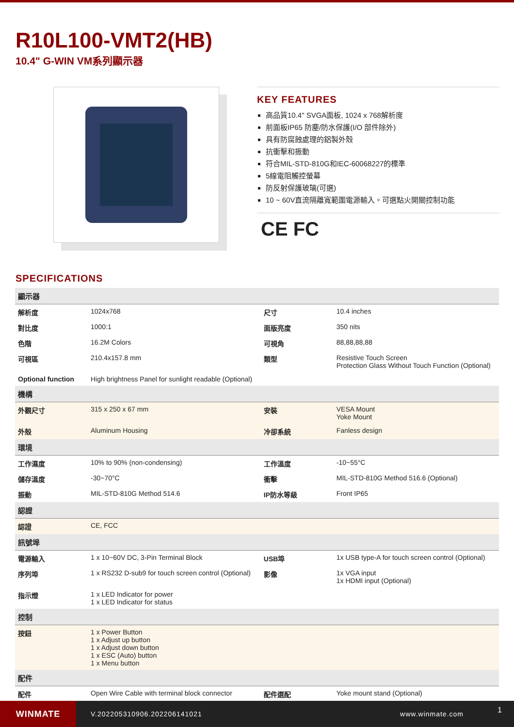R10L100-VMT2(HB)
10.4" G-WIN VM系列顯示器
KEY FEATURES
高品質10.4" SVGA面板, 1024 x 768解析度
前面板IP65 防塵/防水保護(I/O 部件除外)
具有防腐蝕處理的鋁製外殼
抗衝擊和振動
符合MIL-STD-810G和IEC-60068227的標準
5線電阻觸控螢幕
防反射保護玻璃(可選)
10 ~ 60V直流隔離寬範圍電源輸入。可選點火開關控制功能
CE FC
SPECIFICATIONS
| 顯示器 | | | |
| --- | --- | --- | --- |
| 解析度 | 1024x768 | 尺寸 | 10.4 inches |
| 對比度 | 1000:1 | 面版亮度 | 350 nits |
| 色階 | 16.2M Colors | 可視角 | 88,88,88,88 |
| 可視區 | 210.4x157.8 mm | 類型 | Resistive Touch Screen Protection Glass Without Touch Function (Optional) |
| Optional function | High brightness Panel for sunlight readable (Optional) | | |
| 機構 | | | |
| 外觀尺寸 | 315 x 250 x 67 mm | 安裝 | VESA Mount Yoke Mount |
| 外殼 | Aluminum Housing | 冷卻系統 | Fanless design |
| 環境 | | | |
| 工作濕度 | 10% to 90% (non-condensing) | 工作溫度 | -10~55°C |
| 儲存溫度 | -30~70°C | 衝擊 | MIL-STD-810G Method 516.6 (Optional) |
| 振動 | MIL-STD-810G Method 514.6 | IP防水等級 | Front IP65 |
| 認證 | | | |
| 認證 | CE, FCC | | |
| 訊號埠 | | | |
| 電源輸入 | 1 x 10~60V DC, 3-Pin Terminal Block | USB埠 | 1x USB type-A for touch screen control (Optional) |
| 序列埠 | 1 x RS232 D-sub9 for touch screen control (Optional) | 影像 | 1x VGA input 1x HDMI input (Optional) |
| 指示燈 | 1 x LED Indicator for power 1 x LED Indicator for status | | |
| 控制 | | | |
| 按鈕 | 1 x Power Button 1 x Adjust up button 1 x Adjust down button 1 x ESC (Auto) button 1 x Menu button | | |
| 配件 | | | |
| 配件 | Open Wire Cable with terminal block connector | 配件選配 | Yoke mount stand (Optional) |
WINMATE
V.202205310906.202206141021 www.winmate.com
1